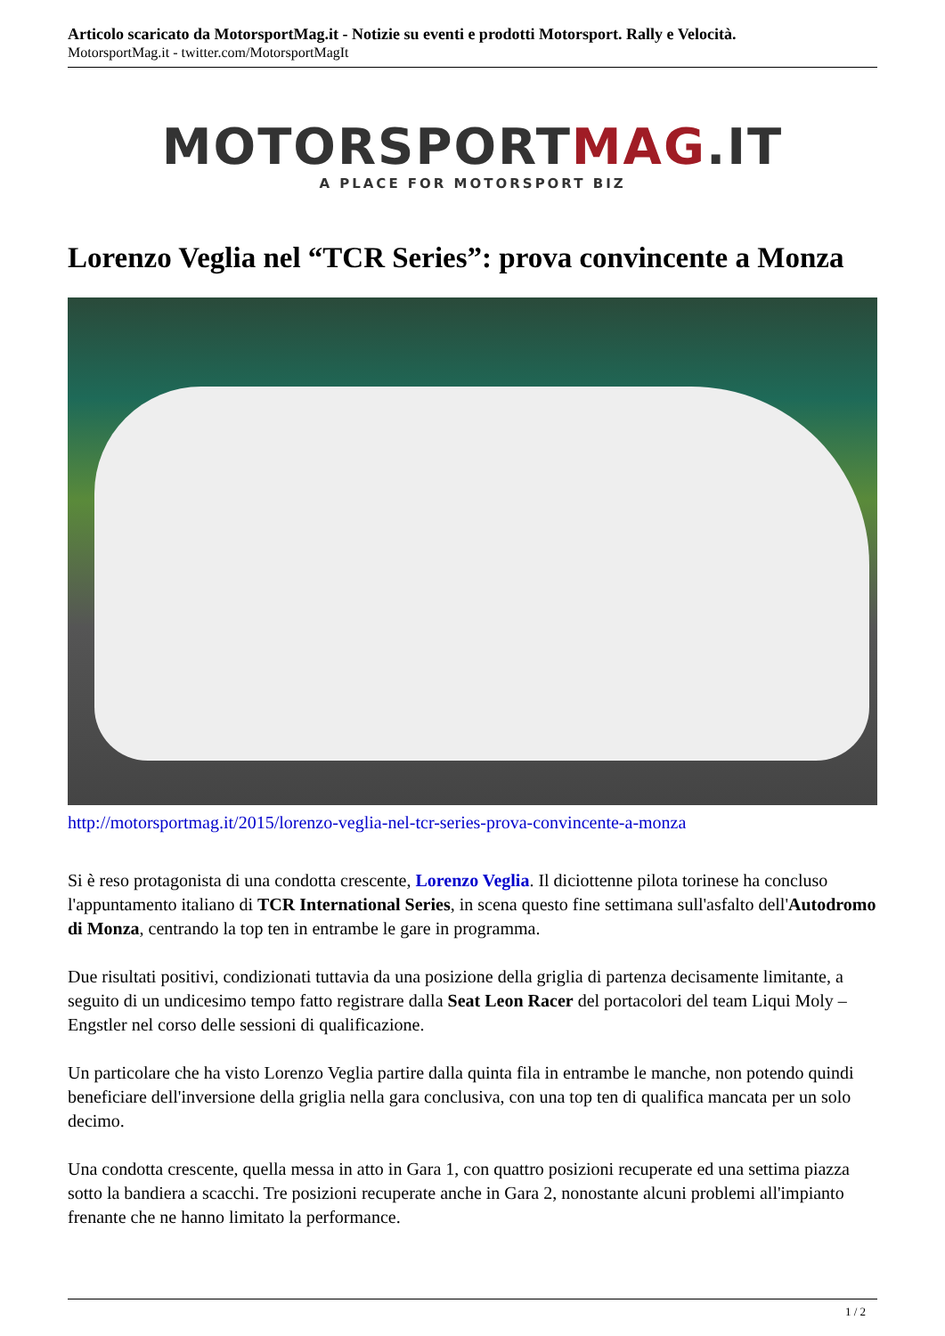Articolo scaricato da MotorsportMag.it - Notizie su eventi e prodotti Motorsport. Rally e Velocità.
MotorsportMag.it - twitter.com/MotorsportMagIt
MOTORSPORTMAG.IT
A PLACE FOR MOTORSPORT BIZ
Lorenzo Veglia nel “TCR Series”: prova convincente a Monza
http://motorsportmag.it/2015/lorenzo-veglia-nel-tcr-series-prova-convincente-a-monza
Si è reso protagonista di una condotta crescente, Lorenzo Veglia. Il diciottenne pilota torinese ha concluso l'appuntamento italiano di TCR International Series, in scena questo fine settimana sull'asfalto dell'Autodromo di Monza, centrando la top ten in entrambe le gare in programma.
Due risultati positivi, condizionati tuttavia da una posizione della griglia di partenza decisamente limitante, a seguito di un undicesimo tempo fatto registrare dalla Seat Leon Racer del portacolori del team Liqui Moly – Engstler nel corso delle sessioni di qualificazione.
Un particolare che ha visto Lorenzo Veglia partire dalla quinta fila in entrambe le manche, non potendo quindi beneficiare dell'inversione della griglia nella gara conclusiva, con una top ten di qualifica mancata per un solo decimo.
Una condotta crescente, quella messa in atto in Gara 1, con quattro posizioni recuperate ed una settima piazza sotto la bandiera a scacchi. Tre posizioni recuperate anche in Gara 2, nonostante alcuni problemi all'impianto frenante che ne hanno limitato la performance.
1 / 2